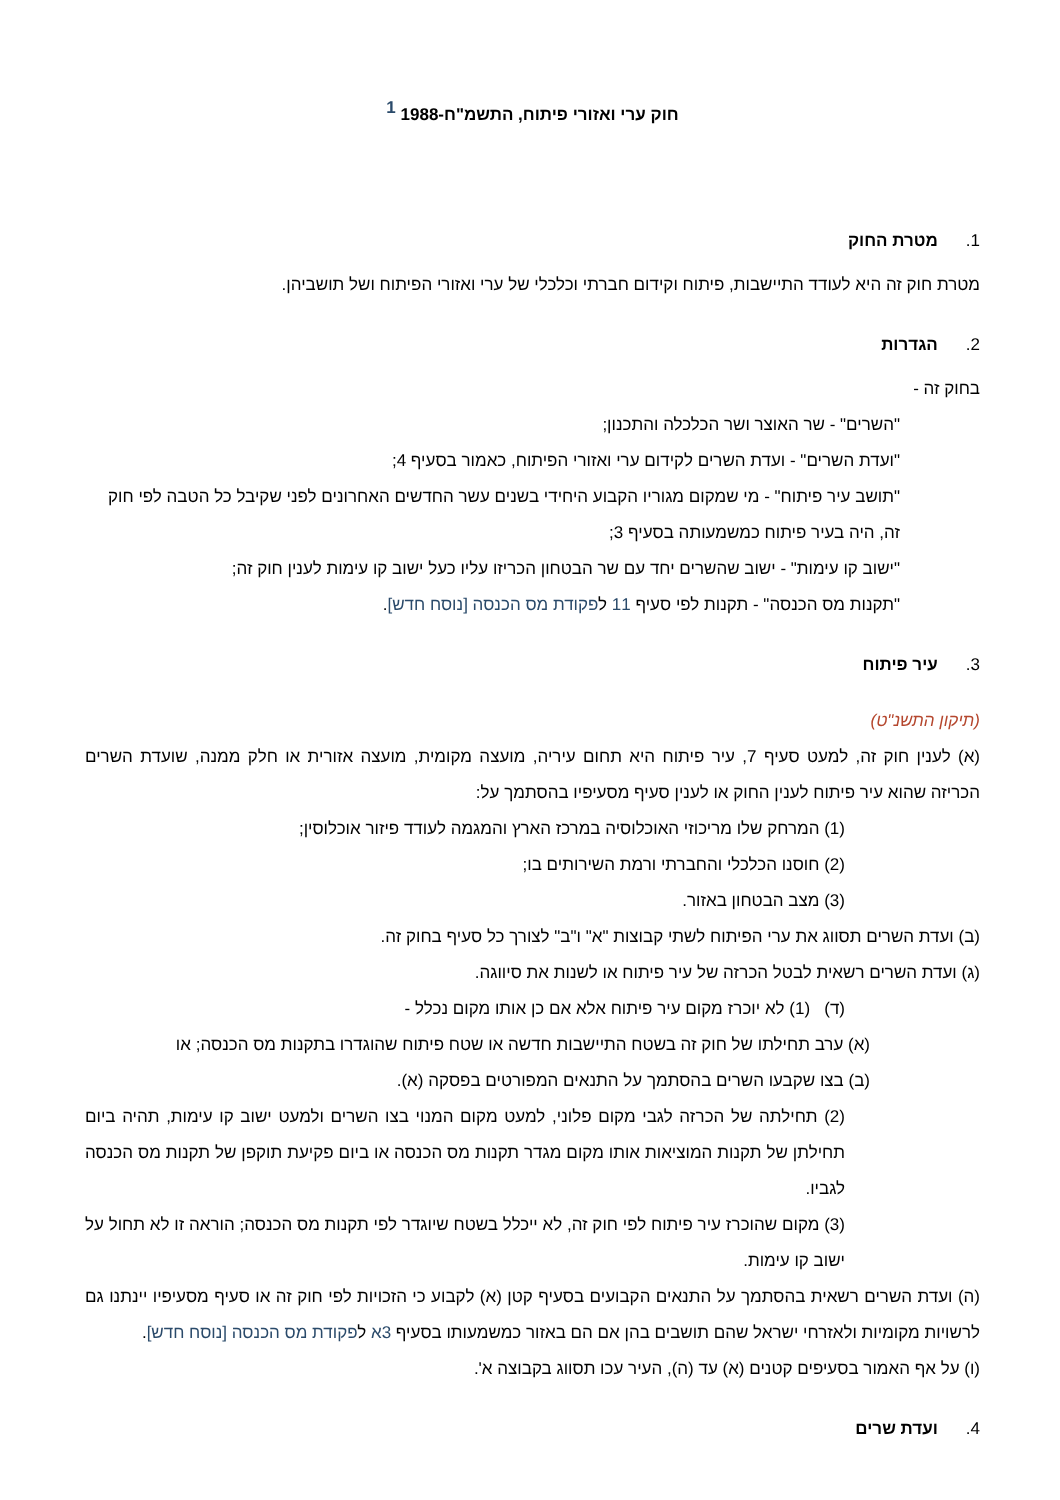חוק ערי ואזורי פיתוח, התשמ"ח-1988 <sup>1</sup>
1. מטרת החוק
מטרת חוק זה היא לעודד התיישבות, פיתוח וקידום חברתי וכלכלי של ערי ואזורי הפיתוח ושל תושביהן.
2. הגדרות
בחוק זה -
"השרים" - שר האוצר ושר הכלכלה והתכנון;
"ועדת השרים" - ועדת השרים לקידום ערי ואזורי הפיתוח, כאמור בסעיף 4;
"תושב עיר פיתוח" - מי שמקום מגוריו הקבוע היחידי בשנים עשר החדשים האחרונים לפני שקיבל כל הטבה לפי חוק זה, היה בעיר פיתוח כמשמעותה בסעיף 3;
"ישוב קו עימות" - ישוב שהשרים יחד עם שר הבטחון הכריזו עליו כעל ישוב קו עימות לענין חוק זה;
"תקנות מס הכנסה" - תקנות לפי סעיף 11 לפקודת מס הכנסה [נוסח חדש].
3. עיר פיתוח
(תיקון התשנ"ט)
(א) לענין חוק זה, למעט סעיף 7, עיר פיתוח היא תחום עיריה, מועצה מקומית, מועצה אזורית או חלק ממנה, שועדת השרים הכריזה שהוא עיר פיתוח לענין החוק או לענין סעיף מסעיפיו בהסתמך על:
(1) המרחק שלו מריכוזי האוכלוסיה במרכז הארץ והמגמה לעודד פיזור אוכלוסין;
(2) חוסנו הכלכלי והחברתי ורמת השירותים בו;
(3) מצב הבטחון באזור.
(ב) ועדת השרים תסווג את ערי הפיתוח לשתי קבוצות "א" ו"ב" לצורך כל סעיף בחוק זה.
(ג) ועדת השרים רשאית לבטל הכרזה של עיר פיתוח או לשנות את סיווגה.
(ד) (1) לא יוכרז מקום עיר פיתוח אלא אם כן אותו מקום נכלל -
(א) ערב תחילתו של חוק זה בשטח התיישבות חדשה או שטח פיתוח שהוגדרו בתקנות מס הכנסה; או
(ב) בצו שקבעו השרים בהסתמך על התנאים המפורטים בפסקה (א).
(2) תחילתה של הכרזה לגבי מקום פלוני, למעט מקום המנוי בצו השרים ולמעט ישוב קו עימות, תהיה ביום תחילתן של תקנות המוציאות אותו מקום מגדר תקנות מס הכנסה או ביום פקיעת תוקפן של תקנות מס הכנסה לגביו.
(3) מקום שהוכרז עיר פיתוח לפי חוק זה, לא ייכלל בשטח שיוגדר לפי תקנות מס הכנסה; הוראה זו לא תחול על ישוב קו עימות.
(ה) ועדת השרים רשאית בהסתמך על התנאים הקבועים בסעיף קטן (א) לקבוע כי הזכויות לפי חוק זה או סעיף מסעיפיו יינתנו גם לרשויות מקומיות ולאזרחי ישראל שהם תושבים בהן אם הם באזור כמשמעותו בסעיף 3א לפקודת מס הכנסה [נוסח חדש].
(ו) על אף האמור בסעיפים קטנים (א) עד (ה), העיר עכו תסווג בקבוצה א'.
4. ועדת שרים